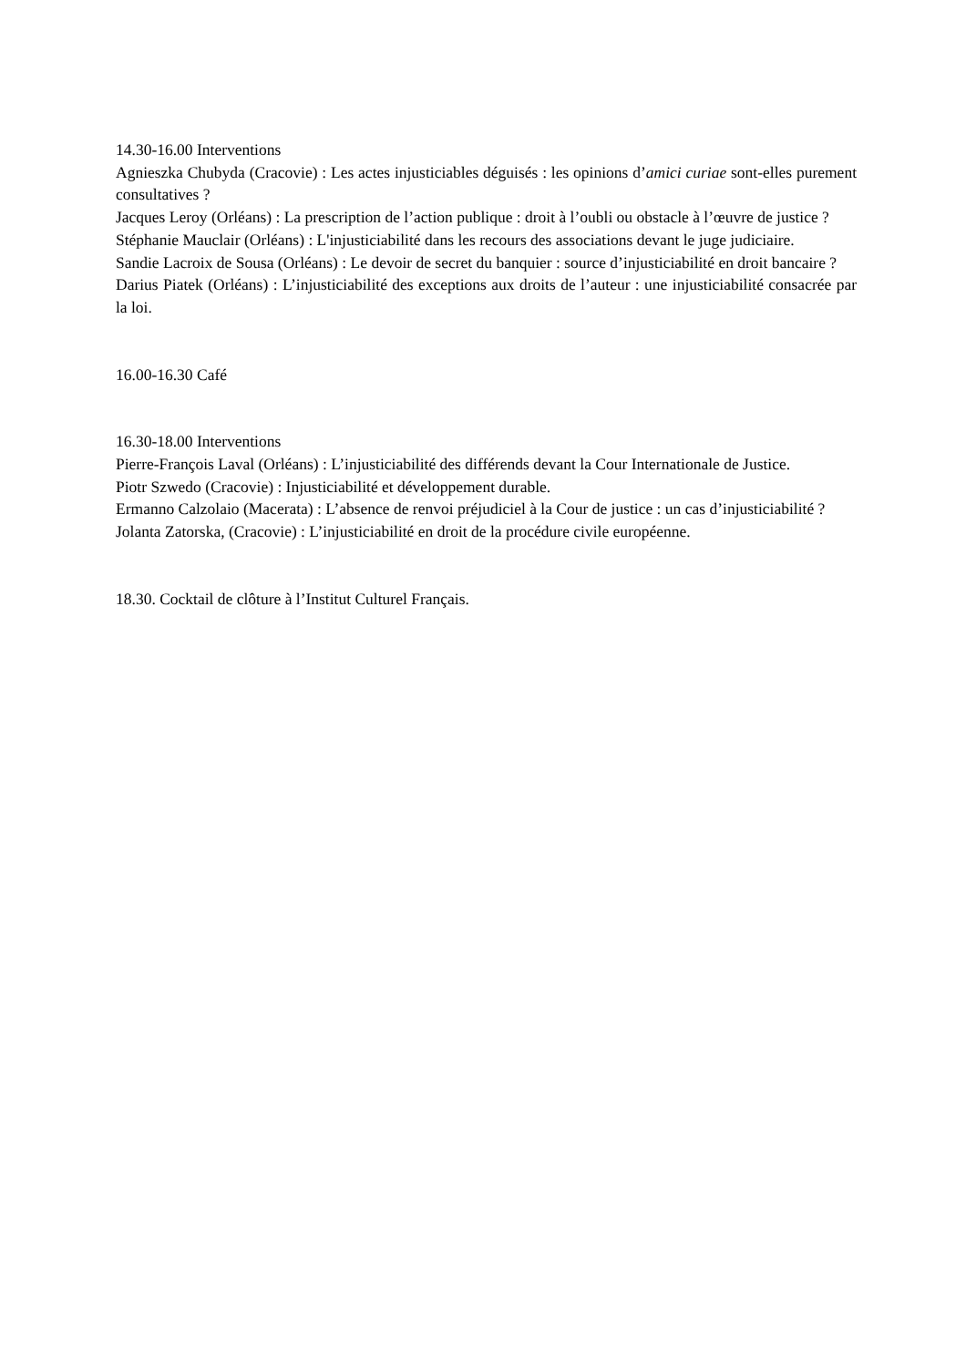14.30-16.00 Interventions
Agnieszka Chubyda (Cracovie) : Les actes injusticiables déguisés : les opinions d’amici curiae sont-elles purement consultatives ?
Jacques Leroy (Orléans) : La prescription de l’action publique : droit à l’oubli ou obstacle à l’œuvre de justice ?
Stéphanie Mauclair (Orléans) : L'injusticiabilité dans les recours des associations devant le juge judiciaire.
Sandie Lacroix de Sousa (Orléans) : Le devoir de secret du banquier : source d’injusticiabilité en droit bancaire ?
Darius Piatek (Orléans) : L’injusticiabilité des exceptions aux droits de l’auteur : une injusticiabilité consacrée par la loi.
16.00-16.30 Café
16.30-18.00 Interventions
Pierre-François Laval (Orléans) : L’injusticiabilité des différends devant la Cour Internationale de Justice.
Piotr Szwedo (Cracovie) : Injusticiabilité et développement durable.
Ermanno Calzolaio (Macerata) : L’absence de renvoi préjudiciel à la Cour de justice : un cas d’injusticiabilité ?
Jolanta Zatorska, (Cracovie) : L’injusticiabilité en droit de la procédure civile européenne.
18.30. Cocktail de clôture à l’Institut Culturel Français.